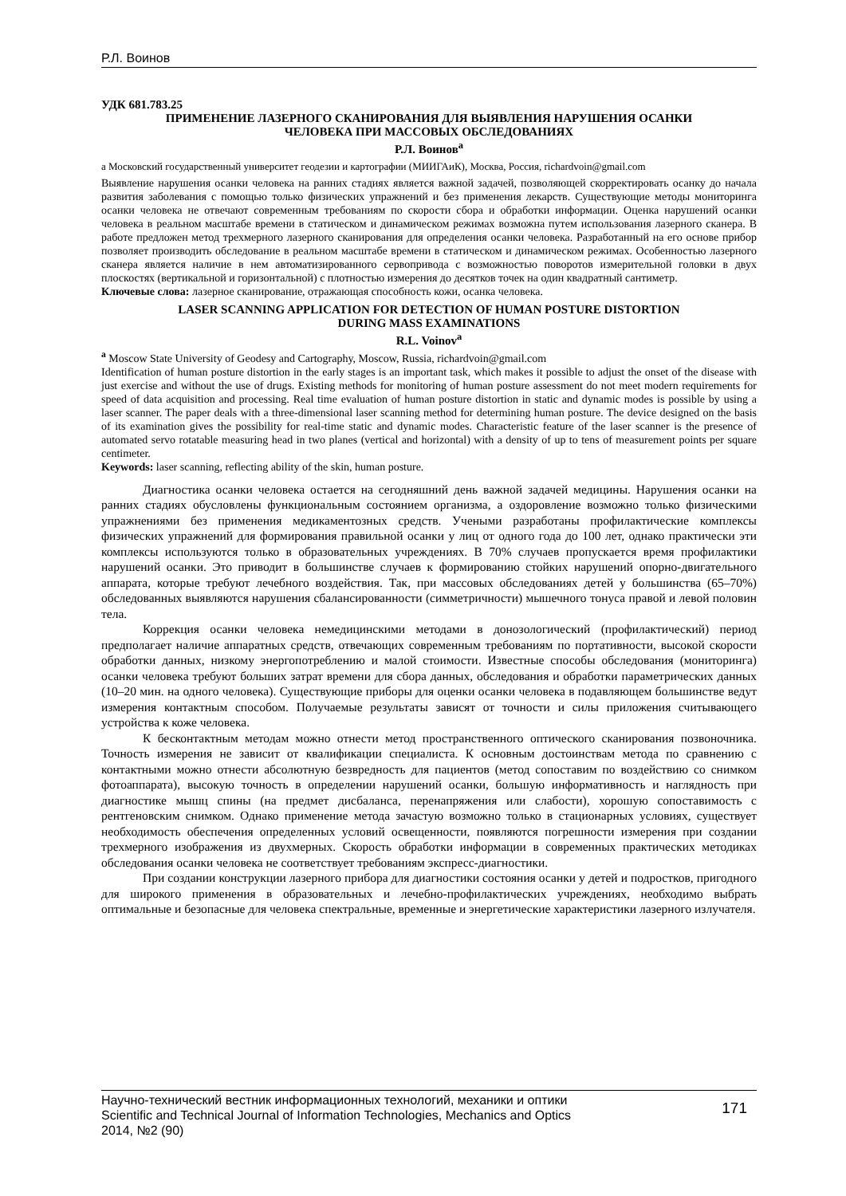Р.Л. Воинов
УДК 681.783.25
ПРИМЕНЕНИЕ ЛАЗЕРНОГО СКАНИРОВАНИЯ ДЛЯ ВЫЯВЛЕНИЯ НАРУШЕНИЯ ОСАНКИ
ЧЕЛОВЕКА ПРИ МАССОВЫХ ОБСЛЕДОВАНИЯХ
Р.Л. Воинов<sup>a</sup>
a Московский государственный университет геодезии и картографии (МИИГАиК), Москва, Россия, richardvoin@gmail.com
Выявление нарушения осанки человека на ранних стадиях является важной задачей, позволяющей скорректировать осанку до начала развития заболевания с помощью только физических упражнений и без применения лекарств. Существующие методы мониторинга осанки человека не отвечают современным требованиям по скорости сбора и обработки информации. Оценка нарушений осанки человека в реальном масштабе времени в статическом и динамическом режимах возможна путем использования лазерного сканера. В работе предложен метод трехмерного лазерного сканирования для определения осанки человека. Разработанный на его основе прибор позволяет производить обследование в реальном масштабе времени в статическом и динамическом режимах. Особенностью лазерного сканера является наличие в нем автоматизированного сервопривода с возможностью поворотов измерительной головки в двух плоскостях (вертикальной и горизонтальной) с плотностью измерения до десятков точек на один квадратный сантиметр.
Ключевые слова: лазерное сканирование, отражающая способность кожи, осанка человека.
LASER SCANNING APPLICATION FOR DETECTION OF HUMAN POSTURE DISTORTION
DURING MASS EXAMINATIONS
R.L. Voinov<sup>a</sup>
<sup>a</sup> Moscow State University of Geodesy and Cartography, Moscow, Russia, richardvoin@gmail.com
Identification of human posture distortion in the early stages is an important task, which makes it possible to adjust the onset of the disease with just exercise and without the use of drugs. Existing methods for monitoring of human posture assessment do not meet modern requirements for speed of data acquisition and processing. Real time evaluation of human posture distortion in static and dynamic modes is possible by using a laser scanner. The paper deals with a three-dimensional laser scanning method for determining human posture. The device designed on the basis of its examination gives the possibility for real-time static and dynamic modes. Characteristic feature of the laser scanner is the presence of automated servo rotatable measuring head in two planes (vertical and horizontal) with a density of up to tens of measurement points per square centimeter.
Keywords: laser scanning, reflecting ability of the skin, human posture.
Диагностика осанки человека остается на сегодняшний день важной задачей медицины. Нарушения осанки на ранних стадиях обусловлены функциональным состоянием организма, а оздоровление возможно только физическими упражнениями без применения медикаментозных средств. Учеными разработаны профилактические комплексы физических упражнений для формирования правильной осанки у лиц от одного года до 100 лет, однако практически эти комплексы используются только в образовательных учреждениях. В 70% случаев пропускается время профилактики нарушений осанки. Это приводит в большинстве случаев к формированию стойких нарушений опорно-двигательного аппарата, которые требуют лечебного воздействия. Так, при массовых обследованиях детей у большинства (65–70%) обследованных выявляются нарушения сбалансированности (симметричности) мышечного тонуса правой и левой половин тела.
Коррекция осанки человека немедицинскими методами в донозологический (профилактический) период предполагает наличие аппаратных средств, отвечающих современным требованиям по портативности, высокой скорости обработки данных, низкому энергопотреблению и малой стоимости. Известные способы обследования (мониторинга) осанки человека требуют больших затрат времени для сбора данных, обследования и обработки параметрических данных (10–20 мин. на одного человека). Существующие приборы для оценки осанки человека в подавляющем большинстве ведут измерения контактным способом. Получаемые результаты зависят от точности и силы приложения считывающего устройства к коже человека.
К бесконтактным методам можно отнести метод пространственного оптического сканирования позвоночника. Точность измерения не зависит от квалификации специалиста. К основным достоинствам метода по сравнению с контактными можно отнести абсолютную безвредность для пациентов (метод сопоставим по воздействию со снимком фотоаппарата), высокую точность в определении нарушений осанки, большую информативность и наглядность при диагностике мышц спины (на предмет дисбаланса, перенапряжения или слабости), хорошую сопоставимость с рентгеновским снимком. Однако применение метода зачастую возможно только в стационарных условиях, существует необходимость обеспечения определенных условий освещенности, появляются погрешности измерения при создании трехмерного изображения из двухмерных. Скорость обработки информации в современных практических методиках обследования осанки человека не соответствует требованиям экспресс-диагностики.
При создании конструкции лазерного прибора для диагностики состояния осанки у детей и подростков, пригодного для широкого применения в образовательных и лечебно-профилактических учреждениях, необходимо выбрать оптимальные и безопасные для человека спектральные, временные и энергетические характеристики лазерного излучателя.
Научно-технический вестник информационных технологий, механики и оптики
Scientific and Technical Journal of Information Technologies, Mechanics and Optics
2014, №2 (90)
171